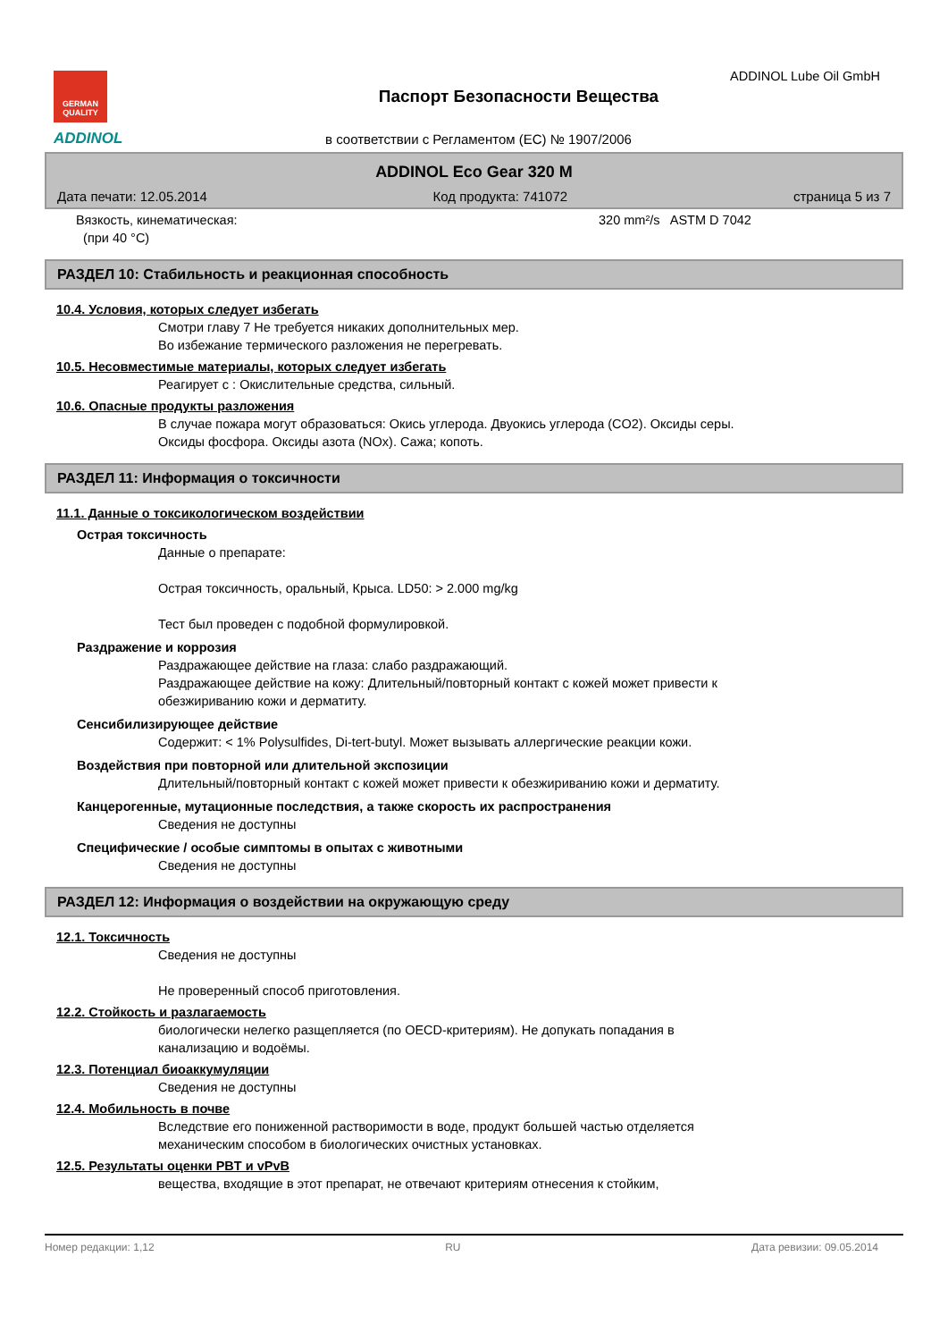GERMAN QUALITY
ADDINOL
ADDINOL Lube Oil GmbH
Паспорт Безопасности Вещества
в соответствии с Регламентом (ЕС) № 1907/2006
ADDINOL Eco Gear 320 M
Дата печати: 12.05.2014 Код продукта: 741072 страница 5 из 7
Вязкость, кинематическая:
(при 40 °C)
320 mm²/s ASTM D 7042
РАЗДЕЛ 10: Стабильность и реакционная способность
10.4. Условия, которых следует избегать
Смотри главу 7 Не требуется никаких дополнительных мер.
Во избежание термического разложения не перегревать.
10.5. Несовместимые материалы, которых следует избегать
Реагирует с : Окислительные средства, сильный.
10.6. Опасные продукты разложения
В случае пожара могут образоваться: Окись углерода. Двуокись углерода (CO2). Оксиды серы.
Оксиды фосфора. Оксиды азота (NOx). Сажа; копоть.
РАЗДЕЛ 11: Информация о токсичности
11.1. Данные о токсикологическом воздействии
Острая токсичность
Данные о препарате:
Острая токсичность, оральный, Крыса. LD50: > 2.000 mg/kg
Тест был проведен с подобной формулировкой.
Раздражение и коррозия
Раздражающее действие на глаза: слабо раздражающий.
Раздражающее действие на кожу: Длительный/повторный контакт с кожей может привести к
обезжириванию кожи и дерматиту.
Сенсибилизирующее действие
Содержит: < 1% Polysulfides, Di-tert-butyl. Может вызывать аллергические реакции кожи.
Воздействия при повторной или длительной экспозиции
Длительный/повторный контакт с кожей может привести к обезжириванию кожи и дерматиту.
Канцерогенные, мутационные последствия, а также скорость их распространения
Сведения не доступны
Специфические / особые симптомы в опытах с животными
Сведения не доступны
РАЗДЕЛ 12: Информация о воздействии на окружающую среду
12.1. Токсичность
Сведения не доступны
Не проверенный способ приготовления.
12.2. Стойкость и разлагаемость
биологически нелегко разщепляется (по OECD-критериям). Не допукать попадания в
канализацию и водоёмы.
12.3. Потенциал биоаккумуляции
Сведения не доступны
12.4. Мобильность в почве
Вследствие его пониженной растворимости в воде, продукт большей частью отделяется
механическим способом в биологических очистных установках.
12.5. Результаты оценки PBT и vPvB
вещества, входящие в этот препарат, не отвечают критериям отнесения к стойким,
Номер редакции: 1,12 RU Дата ревизии: 09.05.2014